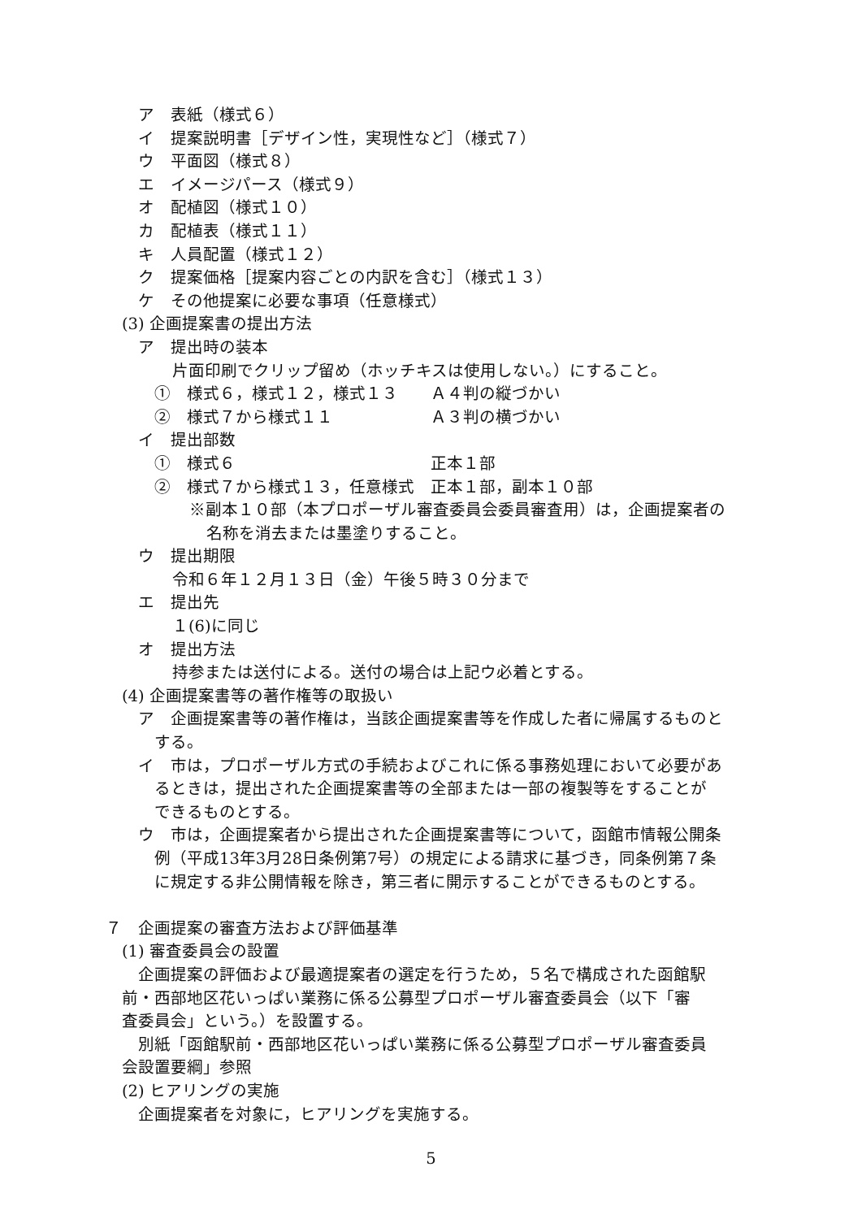ア　表紙（様式６）
イ　提案説明書［デザイン性，実現性など］（様式７）
ウ　平面図（様式８）
エ　イメージパース（様式９）
オ　配植図（様式１０）
カ　配植表（様式１１）
キ　人員配置（様式１２）
ク　提案価格［提案内容ごとの内訳を含む］（様式１３）
ケ　その他提案に必要な事項（任意様式）
(3) 企画提案書の提出方法
ア　提出時の装本
片面印刷でクリップ留め（ホッチキスは使用しない。）にすること。
①　様式６，様式１２，様式１３ Ａ４判の縦づかい
②　様式７から様式１１ Ａ３判の横づかい
イ　提出部数
①　様式６ 正本１部
②　様式７から様式１３，任意様式 正本１部，副本１０部
※副本１０部（本プロポーザル審査委員会委員審査用）は，企画提案者の
名称を消去または墨塗りすること。
ウ　提出期限
令和６年１２月１３日（金）午後５時３０分まで
エ　提出先
１(6)に同じ
オ　提出方法
持参または送付による。送付の場合は上記ウ必着とする。
(4) 企画提案書等の著作権等の取扱い
ア　企画提案書等の著作権は，当該企画提案書等を作成した者に帰属するものと
する。
イ　市は，プロポーザル方式の手続およびこれに係る事務処理において必要があ
るときは，提出された企画提案書等の全部または一部の複製等をすることが
できるものとする。
ウ　市は，企画提案者から提出された企画提案書等について，函館市情報公開条
例（平成13年3月28日条例第7号）の規定による請求に基づき，同条例第７条
に規定する非公開情報を除き，第三者に開示することができるものとする。
７　企画提案の審査方法および評価基準
(1) 審査委員会の設置
企画提案の評価および最適提案者の選定を行うため，５名で構成された函館駅
前・西部地区花いっぱい業務に係る公募型プロポーザル審査委員会（以下「審
査委員会」という。）を設置する。
別紙「函館駅前・西部地区花いっぱい業務に係る公募型プロポーザル審査委員
会設置要綱」参照
(2) ヒアリングの実施
企画提案者を対象に，ヒアリングを実施する。
5